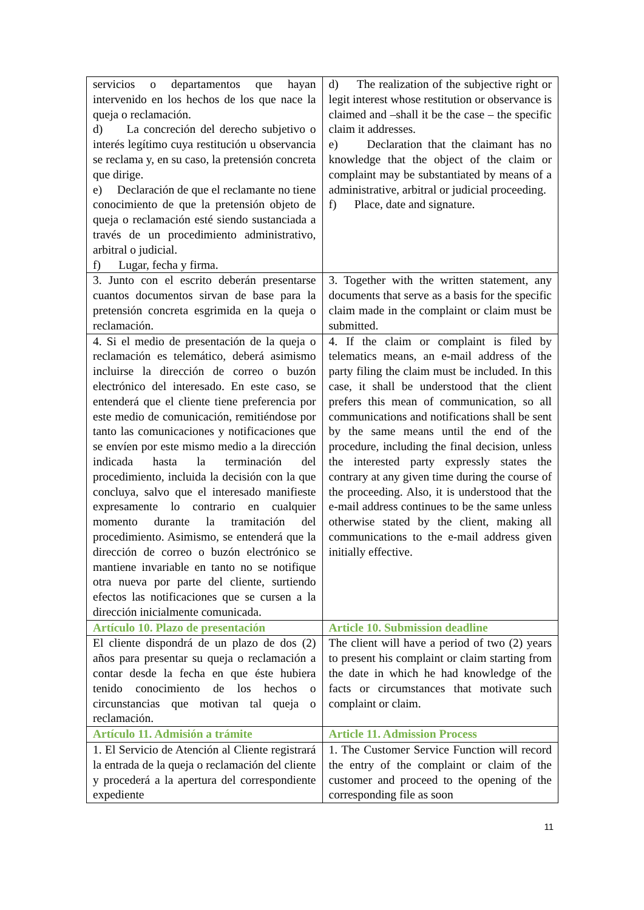| servicios o departamentos que hayan intervenido en los hechos de los que nace la queja o reclamación. d) La concreción del derecho subjetivo o interés legítimo cuya restitución u observancia se reclama y, en su caso, la pretensión concreta que dirige. e) Declaración de que el reclamante no tiene conocimiento de que la pretensión objeto de queja o reclamación esté siendo sustanciada a través de un procedimiento administrativo, arbitral o judicial. f) Lugar, fecha y firma. | d) The realization of the subjective right or legit interest whose restitution or observance is claimed and –shall it be the case – the specific claim it addresses. e) Declaration that the claimant has no knowledge that the object of the claim or complaint may be substantiated by means of a administrative, arbitral or judicial proceeding. f) Place, date and signature. |
| 3. Junto con el escrito deberán presentarse cuantos documentos sirvan de base para la pretensión concreta esgrimida en la queja o reclamación. | 3. Together with the written statement, any documents that serve as a basis for the specific claim made in the complaint or claim must be submitted. |
| 4. Si el medio de presentación de la queja o reclamación es telemático, deberá asimismo incluirse la dirección de correo o buzón electrónico del interesado. En este caso, se entenderá que el cliente tiene preferencia por este medio de comunicación, remitiéndose por tanto las comunicaciones y notificaciones que se envíen por este mismo medio a la dirección indicada hasta la terminación del procedimiento, incluida la decisión con la que concluya, salvo que el interesado manifieste expresamente lo contrario en cualquier momento durante la tramitación del procedimiento. Asimismo, se entenderá que la dirección de correo o buzón electrónico se mantiene invariable en tanto no se notifique otra nueva por parte del cliente, surtiendo efectos las notificaciones que se cursen a la dirección inicialmente comunicada. | 4. If the claim or complaint is filed by telematics means, an e-mail address of the party filing the claim must be included. In this case, it shall be understood that the client prefers this mean of communication, so all communications and notifications shall be sent by the same means until the end of the procedure, including the final decision, unless the interested party expressly states the contrary at any given time during the course of the proceeding. Also, it is understood that the e-mail address continues to be the same unless otherwise stated by the client, making all communications to the e-mail address given initially effective. |
| Artículo 10. Plazo de presentación | Article 10. Submission deadline |
| El cliente dispondrá de un plazo de dos (2) años para presentar su queja o reclamación a contar desde la fecha en que éste hubiera tenido conocimiento de los hechos o circunstancias que motivan tal queja o reclamación. | The client will have a period of two (2) years to present his complaint or claim starting from the date in which he had knowledge of the facts or circumstances that motivate such complaint or claim. |
| Artículo 11. Admisión a trámite | Article 11. Admission Process |
| 1. El Servicio de Atención al Cliente registrará la entrada de la queja o reclamación del cliente y procederá a la apertura del correspondiente expediente | 1. The Customer Service Function will record the entry of the complaint or claim of the customer and proceed to the opening of the corresponding file as soon |
11